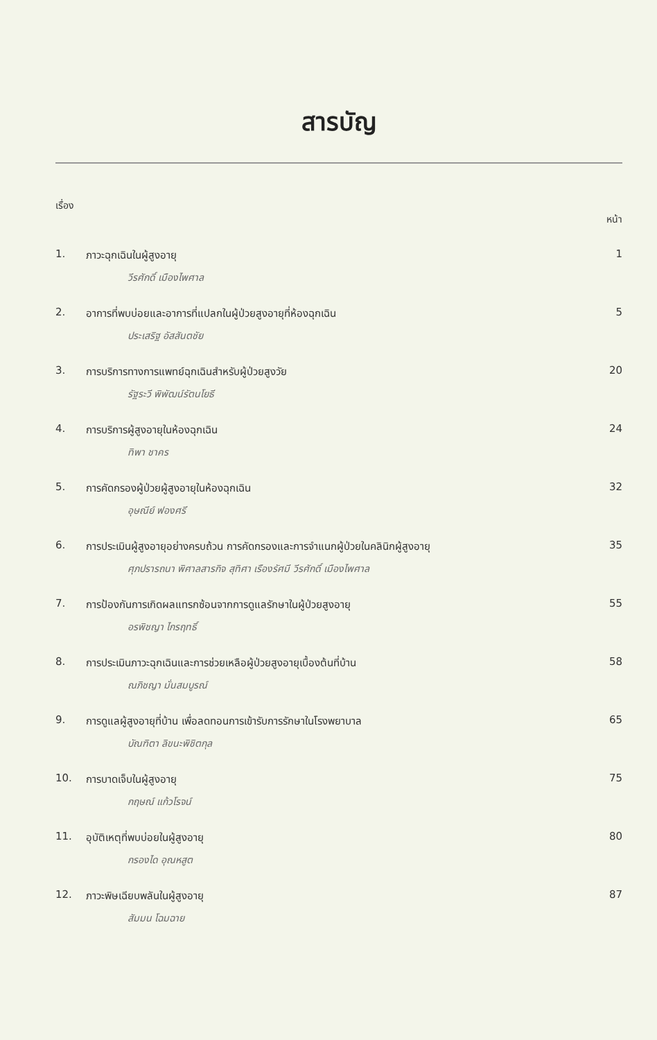สารบัญ
เรื่อง หน้า
1. ภาวะฉุกเฉินในผู้สูงอายุ
วีรศักดิ์ เมืองไพศาล
1
2. อาการที่พบบ่อยและอาการที่แปลกในผู้ป่วยสูงอายุที่ห้องฉุกเฉิน
ประเสริฐ อัสสันตชัย
5
3. การบริการทางการแพทย์ฉุกเฉินสำหรับผู้ป่วยสูงวัย
รัฐระวี พิพัฒน์รัตนโยธี
20
4. การบริการผู้สูงอายุในห้องฉุกเฉิน
ทิพา ชาคร
24
5. การคัดกรองผู้ป่วยผู้สูงอายุในห้องฉุกเฉิน
อุษณีย์ ฟองศรี
32
6. การประเมินผู้สูงอายุอย่างครบถ้วน การคัดกรองและการจำแนกผู้ป่วยในคลินิกผู้สูงอายุ
ศุภปรารถนา พิศาลสารกิจ สุทิศา เรืองรัศมี วีรศักดิ์ เมืองไพศาล
35
7. การป้องกันการเกิดผลแทรกซ้อนจากการดูแลรักษาในผู้ป่วยสูงอายุ
อรพิชญา ไกรฤทธิ์
55
8. การประเมินภาวะฉุกเฉินและการช่วยเหลือผู้ป่วยสูงอายุเบื้องต้นที่บ้าน
ณภิชญา มั่นสมบูรณ์
58
9. การดูแลผู้สูงอายุที่บ้าน เพื่อลดทอนการเข้ารับการรักษาในโรงพยาบาล
บัณฑิตา ลิขนะพิชิตกุล
65
10. การบาดเจ็บในผู้สูงอายุ
กฤษณ์ แก้วโรจน์
75
11. อุบัติเหตุที่พบบ่อยในผู้สูงอายุ
กรองได อุณหสูต
80
12. ภาวะพิษเฉียบพลันในผู้สูงอายุ
สัมมน โฉมฉาย
87